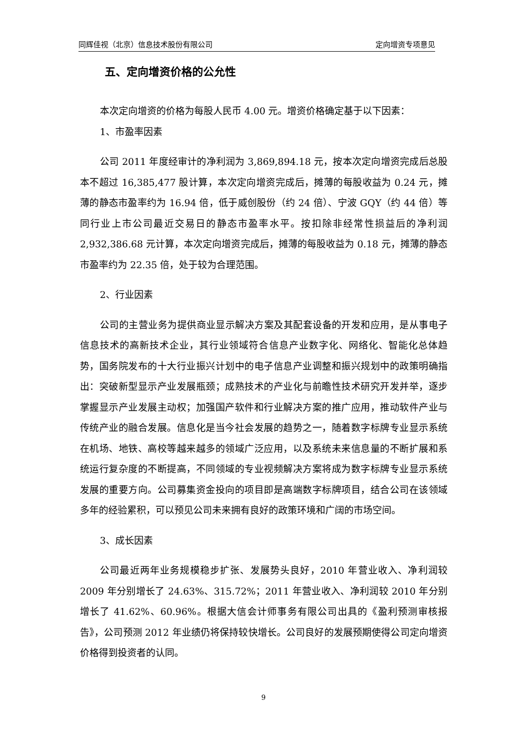同辉佳视（北京）信息技术股份有限公司 定向增资专项意见
五、定向增资价格的公允性
本次定向增资的价格为每股人民币 4.00 元。增资价格确定基于以下因素：
1、市盈率因素
公司 2011 年度经审计的净利润为 3,869,894.18 元，按本次定向增资完成后总股本不超过 16,385,477 股计算，本次定向增资完成后，摊薄的每股收益为 0.24 元，摊薄的静态市盈率约为 16.94 倍，低于威创股份（约 24 倍）、宁波 GQY（约 44 倍）等同行业上市公司最近交易日的静态市盈率水平。按扣除非经常性损益后的净利润 2,932,386.68 元计算，本次定向增资完成后，摊薄的每股收益为 0.18 元，摊薄的静态市盈率约为 22.35 倍，处于较为合理范围。
2、行业因素
公司的主营业务为提供商业显示解决方案及其配套设备的开发和应用，是从事电子信息技术的高新技术企业，其行业领域符合信息产业数字化、网络化、智能化总体趋势，国务院发布的十大行业振兴计划中的电子信息产业调整和振兴规划中的政策明确指出：突破新型显示产业发展瓶颈；成熟技术的产业化与前瞻性技术研究开发并举，逐步掌握显示产业发展主动权；加强国产软件和行业解决方案的推广应用，推动软件产业与传统产业的融合发展。信息化是当今社会发展的趋势之一，随着数字标牌专业显示系统在机场、地铁、高校等越来越多的领域广泛应用，以及系统未来信息量的不断扩展和系统运行复杂度的不断提高，不同领域的专业视频解决方案将成为数字标牌专业显示系统发展的重要方向。公司募集资金投向的项目即是高端数字标牌项目，结合公司在该领域多年的经验累积，可以预见公司未来拥有良好的政策环境和广阔的市场空间。
3、成长因素
公司最近两年业务规模稳步扩张、发展势头良好，2010 年营业收入、净利润较 2009 年分别增长了 24.63%、315.72%；2011 年营业收入、净利润较 2010 年分别增长了 41.62%、60.96%。根据大信会计师事务有限公司出具的《盈利预测审核报告》，公司预测 2012 年业绩仍将保持较快增长。公司良好的发展预期使得公司定向增资价格得到投资者的认同。
9